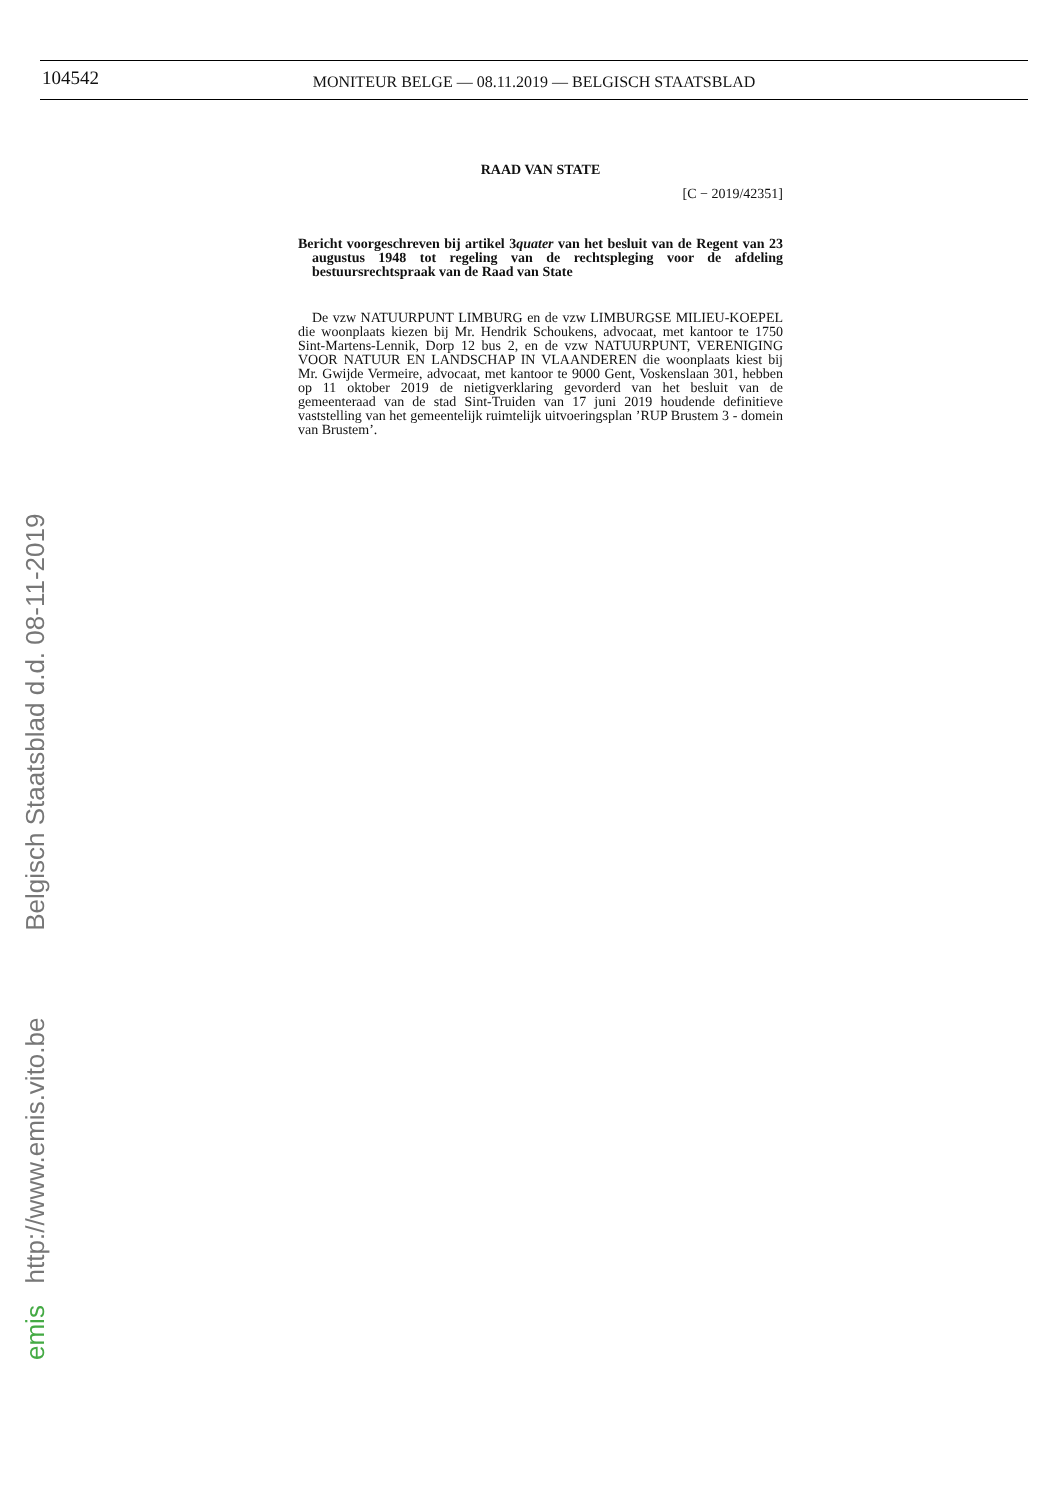104542
MONITEUR BELGE — 08.11.2019 — BELGISCH STAATSBLAD
RAAD VAN STATE
[C − 2019/42351]
Bericht voorgeschreven bij artikel 3quater van het besluit van de Regent van 23 augustus 1948 tot regeling van de rechtspleging voor de afdeling bestuursrechtspraak van de Raad van State
De vzw NATUURPUNT LIMBURG en de vzw LIMBURGSE MILIEU-KOEPEL die woonplaats kiezen bij Mr. Hendrik Schoukens, advocaat, met kantoor te 1750 Sint-Martens-Lennik, Dorp 12 bus 2, en de vzw NATUURPUNT, VERENIGING VOOR NATUUR EN LANDSCHAP IN VLAANDEREN die woonplaats kiest bij Mr. Gwijde Vermeire, advocaat, met kantoor te 9000 Gent, Voskenslaan 301, hebben op 11 oktober 2019 de nietigverklaring gevorderd van het besluit van de gemeenteraad van de stad Sint-Truiden van 17 juni 2019 houdende definitieve vaststelling van het gemeentelijk ruimtelijk uitvoeringsplan ’RUP Brustem 3 - domein van Brustem’.
emis http://www.emis.vito.be Belgisch Staatsblad d.d. 08-11-2019